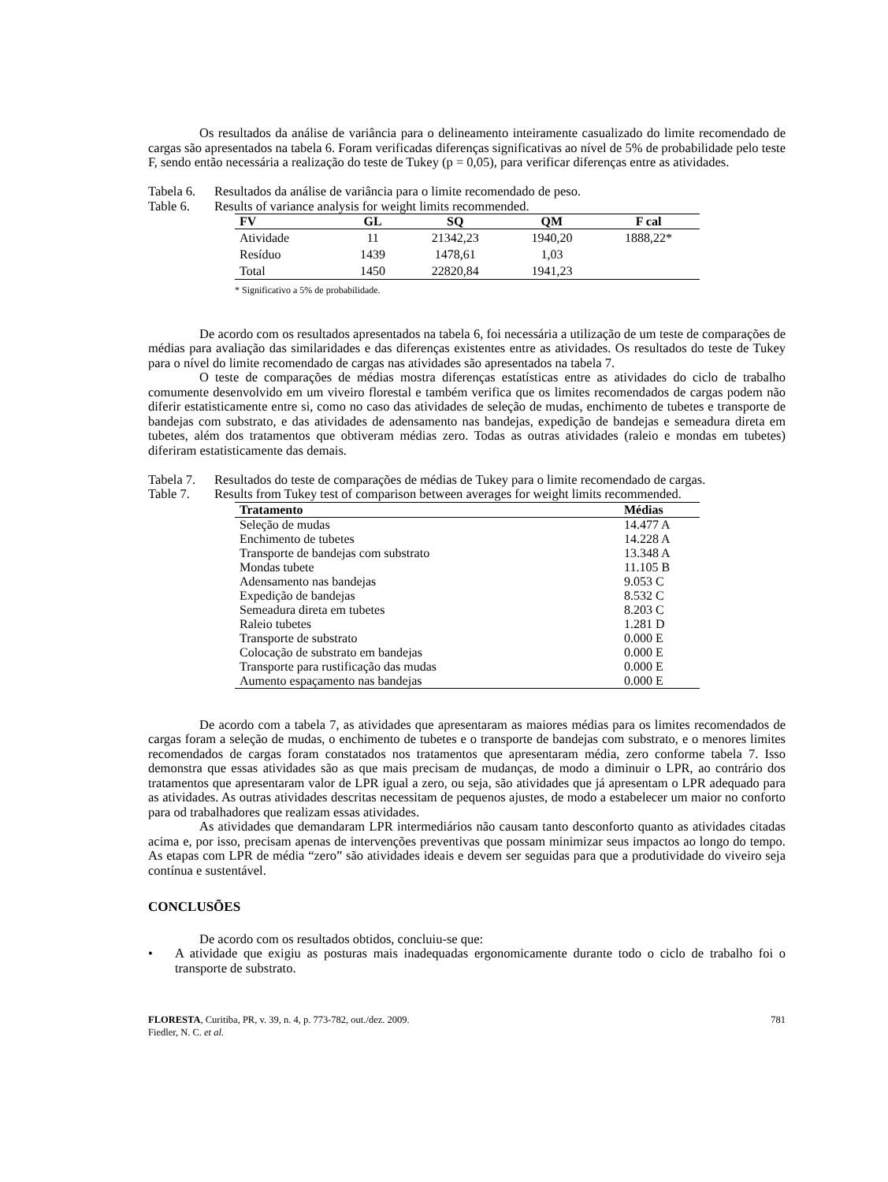Os resultados da análise de variância para o delineamento inteiramente casualizado do limite recomendado de cargas são apresentados na tabela 6. Foram verificadas diferenças significativas ao nível de 5% de probabilidade pelo teste F, sendo então necessária a realização do teste de Tukey (p = 0,05), para verificar diferenças entre as atividades.
Tabela 6. Resultados da análise de variância para o limite recomendado de peso.
Table 6. Results of variance analysis for weight limits recommended.
| FV | GL | SQ | QM | F cal |
| --- | --- | --- | --- | --- |
| Atividade | 11 | 21342,23 | 1940,20 | 1888,22* |
| Resíduo | 1439 | 1478,61 | 1,03 | |
| Total | 1450 | 22820,84 | 1941,23 | |
* Significativo a 5% de probabilidade.
De acordo com os resultados apresentados na tabela 6, foi necessária a utilização de um teste de comparações de médias para avaliação das similaridades e das diferenças existentes entre as atividades. Os resultados do teste de Tukey para o nível do limite recomendado de cargas nas atividades são apresentados na tabela 7.
O teste de comparações de médias mostra diferenças estatísticas entre as atividades do ciclo de trabalho comumente desenvolvido em um viveiro florestal e também verifica que os limites recomendados de cargas podem não diferir estatisticamente entre si, como no caso das atividades de seleção de mudas, enchimento de tubetes e transporte de bandejas com substrato, e das atividades de adensamento nas bandejas, expedição de bandejas e semeadura direta em tubetes, além dos tratamentos que obtiveram médias zero. Todas as outras atividades (raleio e mondas em tubetes) diferiram estatisticamente das demais.
Tabela 7. Resultados do teste de comparações de médias de Tukey para o limite recomendado de cargas.
Table 7. Results from Tukey test of comparison between averages for weight limits recommended.
| Tratamento | Médias |
| --- | --- |
| Seleção de mudas | 14.477 A |
| Enchimento de tubetes | 14.228 A |
| Transporte de bandejas com substrato | 13.348 A |
| Mondas tubete | 11.105 B |
| Adensamento nas bandejas | 9.053 C |
| Expedição de bandejas | 8.532 C |
| Semeadura direta em tubetes | 8.203 C |
| Raleio tubetes | 1.281 D |
| Transporte de substrato | 0.000 E |
| Colocação de substrato em bandejas | 0.000 E |
| Transporte para rustificação das mudas | 0.000 E |
| Aumento espaçamento nas bandejas | 0.000 E |
De acordo com a tabela 7, as atividades que apresentaram as maiores médias para os limites recomendados de cargas foram a seleção de mudas, o enchimento de tubetes e o transporte de bandejas com substrato, e o menores limites recomendados de cargas foram constatados nos tratamentos que apresentaram média, zero conforme tabela 7. Isso demonstra que essas atividades são as que mais precisam de mudanças, de modo a diminuir o LPR, ao contrário dos tratamentos que apresentaram valor de LPR igual a zero, ou seja, são atividades que já apresentam o LPR adequado para as atividades. As outras atividades descritas necessitam de pequenos ajustes, de modo a estabelecer um maior no conforto para od trabalhadores que realizam essas atividades.
As atividades que demandaram LPR intermediários não causam tanto desconforto quanto as atividades citadas acima e, por isso, precisam apenas de intervenções preventivas que possam minimizar seus impactos ao longo do tempo. As etapas com LPR de média “zero” são atividades ideais e devem ser seguidas para que a produtividade do viveiro seja contínua e sustentável.
CONCLUSÕES
De acordo com os resultados obtidos, concluiu-se que:
• A atividade que exigiu as posturas mais inadequadas ergonomicamente durante todo o ciclo de trabalho foi o transporte de substrato.
FLORESTA, Curitiba, PR, v. 39, n. 4, p. 773-782, out./dez. 2009.
Fiedler, N. C. et al.
781